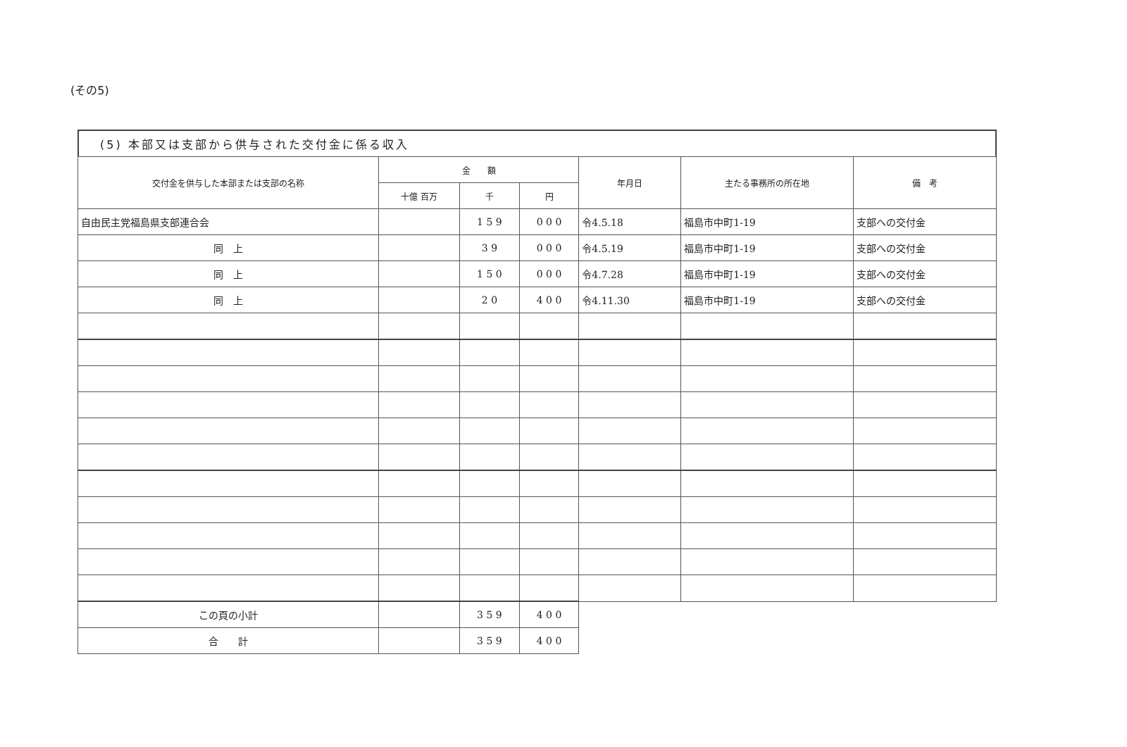(その5)
(5) 本部又は支部から供与された交付金に係る収入
| 交付金を供与した本部または支部の名称 | 金 額 | | | 年月日 | 主たる事務所の所在地 | 備 考 |
| --- | --- | --- | --- | --- | --- | --- |
| | 十億 百万 | 千 | 円 | | | |
| 自由民主党福島県支部連合会 | | 1 5 9 | 0 0 0 | 令4.5.18 | 福島市中町1-19 | 支部への交付金 |
| 同 上 | | 3 9 | 0 0 0 | 令4.5.19 | 福島市中町1-19 | 支部への交付金 |
| 同 上 | | 1 5 0 | 0 0 0 | 令4.7.28 | 福島市中町1-19 | 支部への交付金 |
| 同 上 | | 2 0 | 4 0 0 | 令4.11.30 | 福島市中町1-19 | 支部への交付金 |
| この頁の小計 | | 3 5 9 | 4 0 0 | | | |
| 合 計 | | 3 5 9 | 4 0 0 | | | |